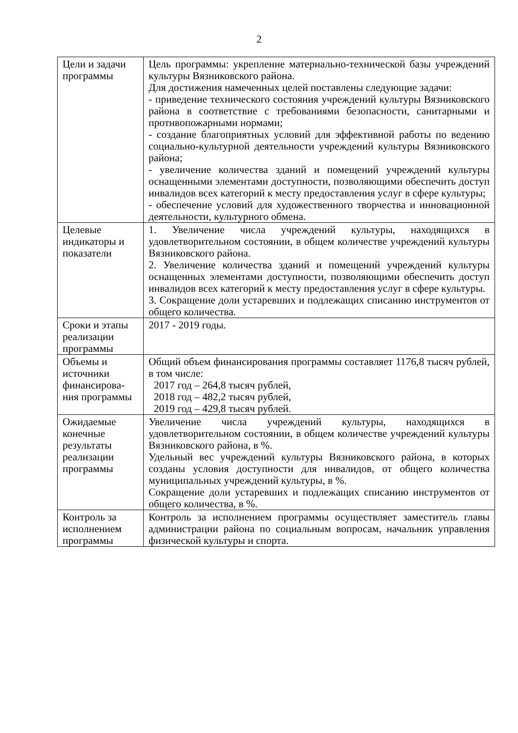2
| Цели и задачи программы | Цель программы: укрепление материально-технической базы учреждений культуры Вязниковского района. Для достижения намеченных целей поставлены следующие задачи: - приведение технического состояния учреждений культуры Вязниковского района в соответствие с требованиями безопасности, санитарными и противопожарными нормами; - создание благоприятных условий для эффективной работы по ведению социально-культурной деятельности учреждений культуры Вязниковского района; - увеличение количества зданий и помещений учреждений культуры оснащенными элементами доступности, позволяющими обеспечить доступ инвалидов всех категорий к месту предоставления услуг в сфере культуры; - обеспечение условий для художественного творчества и инновационной деятельности, культурного обмена. |
| Целевые индикаторы и показатели | 1. Увеличение числа учреждений культуры, находящихся в удовлетворительном состоянии, в общем количестве учреждений культуры Вязниковского района. 2. Увеличение количества зданий и помещений учреждений культуры оснащенных элементами доступности, позволяющими обеспечить доступ инвалидов всех категорий к месту предоставления услуг в сфере культуры. 3. Сокращение доли устаревших и подлежащих списанию инструментов от общего количества. |
| Сроки и этапы реализации программы | 2017 - 2019 годы. |
| Объемы и источники финансирова-ния программы | Общий объем финансирования программы составляет 1176,8 тысяч рублей, в том числе: 2017 год – 264,8 тысяч рублей, 2018 год – 482,2 тысяч рублей, 2019 год – 429,8 тысяч рублей. |
| Ожидаемые конечные результаты реализации программы | Увеличение числа учреждений культуры, находящихся в удовлетворительном состоянии, в общем количестве учреждений культуры Вязниковского района, в %. Удельный вес учреждений культуры Вязниковского района, в которых созданы условия доступности для инвалидов, от общего количества муниципальных учреждений культуры, в %. Сокращение доли устаревших и подлежащих списанию инструментов от общего количества, в %. |
| Контроль за исполнением программы | Контроль за исполнением программы осуществляет заместитель главы администрации района по социальным вопросам, начальник управления физической культуры и спорта. |